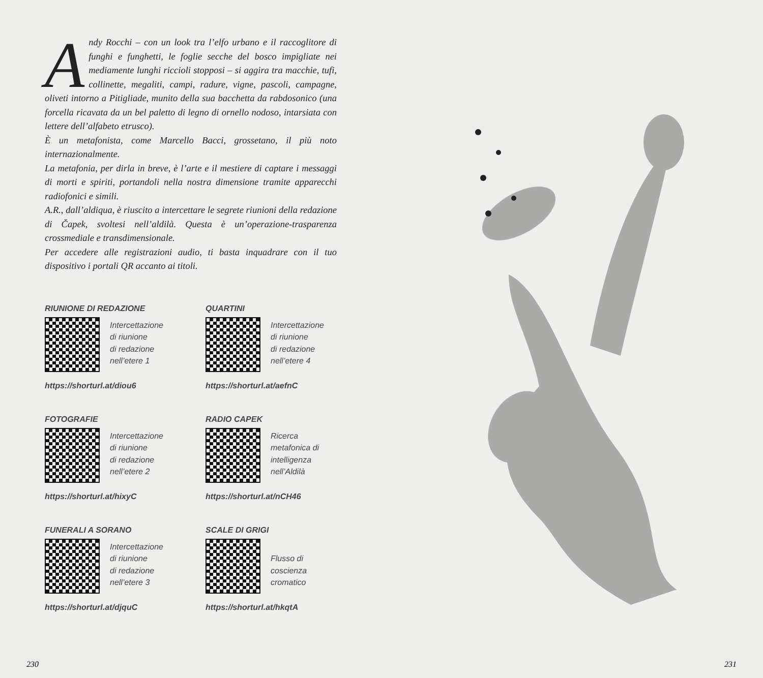Andy Rocchi – con un look tra l’elfo urbano e il raccoglitore di funghi e funghetti, le foglie secche del bosco impigliate nei mediamente lunghi riccioli stopposi – si aggira tra macchie, tufi, collinette, megaliti, campi, radure, vigne, pascoli, campagne, oliveti intorno a Pitigliade, munito della sua bacchetta da rabdosonico (una forcella ricavata da un bel paletto di legno di ornello nodoso, intarsiata con lettere dell’alfabeto etrusco).
È un metafonista, come Marcello Bacci, grossetano, il più noto internazionalmente.
La metafonia, per dirla in breve, è l’arte e il mestiere di captare i messaggi di morti e spiriti, portandoli nella nostra dimensione tramite apparecchi radiofonici e simili.
A.R., dall’aldiqua, è riuscito a intercettare le segrete riunioni della redazione di Čapek, svoltesi nell’aldilà. Questa è un’operazione-trasparenza crossmediale e transdimensionale.
Per accedere alle registrazioni audio, ti basta inquadrare con il tuo dispositivo i portali QR accanto ai titoli.
RIUNIONE DI REDAZIONE
Intercettazione
di riunione
di redazione
nell’etere 1
https://shorturl.at/diou6
QUARTINI
Intercettazione
di riunione
di redazione
nell’etere 4
https://shorturl.at/aefnC
FOTOGRAFIE
Intercettazione
di riunione
di redazione
nell’etere 2
https://shorturl.at/hixyC
RADIO CAPEK
Ricerca
metafonica di
intelligenza
nell’Aldilà
https://shorturl.at/nCH46
FUNERALI A SORANO
Intercettazione
di riunione
di redazione
nell’etere 3
https://shorturl.at/djquC
SCALE DI GRIGI
Flusso di
coscienza
cromatico
https://shorturl.at/hkqtA
230 231